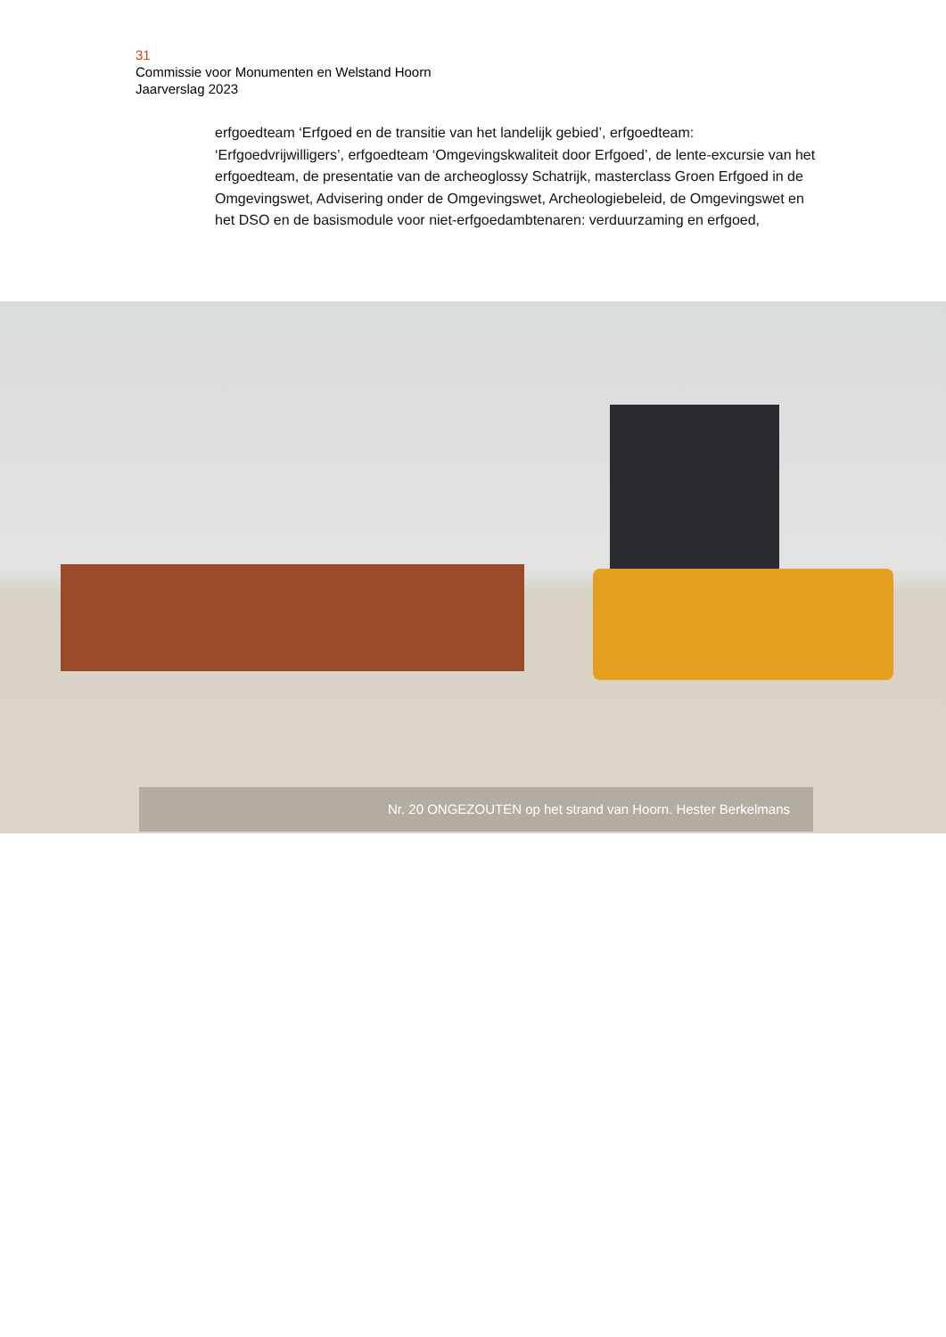31
Commissie voor Monumenten en Welstand Hoorn
Jaarverslag 2023
erfgoedteam ‘Erfgoed en de transitie van het landelijk gebied’, erfgoedteam: ‘Erfgoedvrijwilligers’, erfgoedteam ‘Omgevingskwaliteit door Erfgoed’, de lente-excursie van het erfgoedteam, de presentatie van de archeoglossy Schatrijk, masterclass Groen Erfgoed in de Omgevingswet, Advisering onder de Omgevingswet, Archeologiebeleid, de Omgevingswet en het DSO en de basismodule voor niet-erfgoedambtenaren: verduurzaming en erfgoed,
Nr. 20 ONGEZOUTEN op het strand van Hoorn. Hester Berkelmans